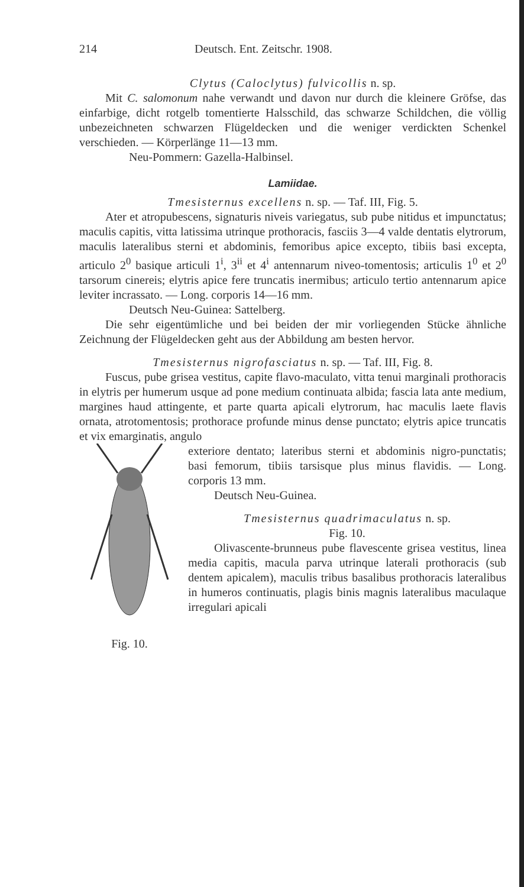214 Deutsch. Ent. Zeitschr. 1908.
Clytus (Caloclytus) fulvicollis n. sp.
Mit C. salomonum nahe verwandt und davon nur durch die kleinere Gröfse, das einfarbige, dicht rotgelb tomentierte Halsschild, das schwarze Schildchen, die völlig unbezeichneten schwarzen Flügeldecken und die weniger verdickten Schenkel verschieden. — Körperlänge 11—13 mm.
Neu-Pommern: Gazella-Halbinsel.
Lamiidae.
Tmesisternus excellens n. sp. — Taf. III, Fig. 5.
Ater et atropubescens, signaturis niveis variegatus, sub pube nitidus et impunctatus; maculis capitis, vitta latissima utrinque prothoracis, fasciis 3—4 valde dentatis elytrorum, maculis lateralibus sterni et abdominis, femoribus apice excepto, tibiis basi excepta, articulo 2<sup>0</sup> basique articuli 1<sup>i</sup>, 3<sup>ii</sup> et 4<sup>i</sup> antennarum niveo-tomentosis; articulis 1<sup>0</sup> et 2<sup>0</sup> tarsorum cinereis; elytris apice fere truncatis inermibus; articulo tertio antennarum apice leviter incrassato. — Long. corporis 14—16 mm.
Deutsch Neu-Guinea: Sattelberg.
Die sehr eigentümliche und bei beiden der mir vorliegenden Stücke ähnliche Zeichnung der Flügeldecken geht aus der Abbildung am besten hervor.
Tmesisternus nigrofasciatus n. sp. — Taf. III, Fig. 8.
Fuscus, pube grisea vestitus, capite flavo-maculato, vitta tenui marginali prothoracis in elytris per humerum usque ad pone medium continuata albida; fascia lata ante medium, margines haud attingente, et parte quarta apicali elytrorum, hac maculis laete flavis ornata, atrotomentosis; prothorace profunde minus dense punctato; elytris apice truncatis et vix emarginatis, angulo
Fig. 10.
exteriore dentato; lateribus sterni et abdominis nigro-punctatis; basi femorum, tibiis tarsisque plus minus flavidis. — Long. corporis 13 mm.
Deutsch Neu-Guinea.
Tmesisternus quadrimaculatus n. sp.
Fig. 10.
Olivascente-brunneus pube flavescente grisea vestitus, linea media capitis, macula parva utrinque laterali prothoracis (sub dentem apicalem), maculis tribus basalibus prothoracis lateralibus in humeros continuatis, plagis binis magnis lateralibus maculaque irregulari apicali